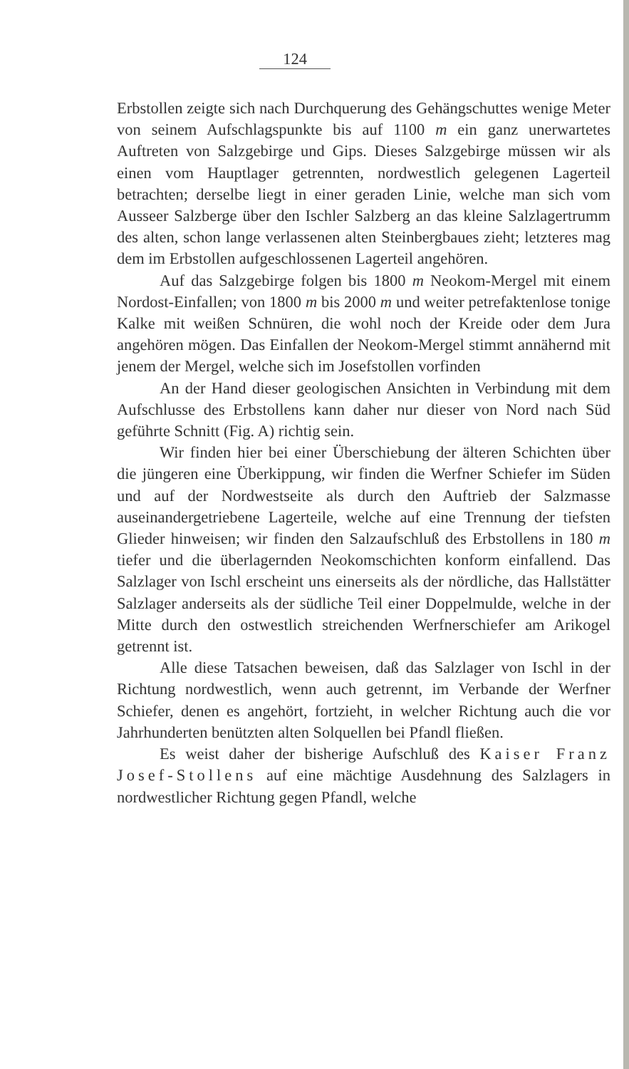124
Erbstollen zeigte sich nach Durchquerung des Gehängschuttes wenige Meter von seinem Aufschlagspunkte bis auf 1100 m ein ganz unerwartetes Auftreten von Salzgebirge und Gips. Dieses Salzgebirge müssen wir als einen vom Hauptlager getrennten, nordwestlich gelegenen Lagerteil betrachten; derselbe liegt in einer geraden Linie, welche man sich vom Ausseer Salzberge über den Ischler Salzberg an das kleine Salzlagertrumm des alten, schon lange verlassenen alten Steinbergbaues zieht; letzteres mag dem im Erbstollen aufgeschlossenen Lagerteil angehören.
Auf das Salzgebirge folgen bis 1800 m Neokom-Mergel mit einem Nordost-Einfallen; von 1800 m bis 2000 m und weiter petrefaktenlose tonige Kalke mit weißen Schnüren, die wohl noch der Kreide oder dem Jura angehören mögen. Das Einfallen der Neokom-Mergel stimmt annähernd mit jenem der Mergel, welche sich im Josefstollen vorfinden
An der Hand dieser geologischen Ansichten in Verbindung mit dem Aufschlusse des Erbstollens kann daher nur dieser von Nord nach Süd geführte Schnitt (Fig. A) richtig sein.
Wir finden hier bei einer Überschiebung der älteren Schichten über die jüngeren eine Überkippung, wir finden die Werfner Schiefer im Süden und auf der Nordwestseite als durch den Auftrieb der Salzmasse auseinandergetriebene Lagerteile, welche auf eine Trennung der tiefsten Glieder hinweisen; wir finden den Salzaufschluß des Erbstollens in 180 m tiefer und die überlagernden Neokomschichten konform einfallend. Das Salzlager von Ischl erscheint uns einerseits als der nördliche, das Hallstätter Salzlager anderseits als der südliche Teil einer Doppelmulde, welche in der Mitte durch den ostwestlich streichenden Werfnerschiefer am Arikogel getrennt ist.
Alle diese Tatsachen beweisen, daß das Salzlager von Ischl in der Richtung nordwestlich, wenn auch getrennt, im Verbande der Werfner Schiefer, denen es angehört, fortzieht, in welcher Richtung auch die vor Jahrhunderten benützten alten Solquellen bei Pfandl fließen.
Es weist daher der bisherige Aufschluß des Kaiser Franz Josef-Stollens auf eine mächtige Ausdehnung des Salzlagers in nordwestlicher Richtung gegen Pfandl, welche